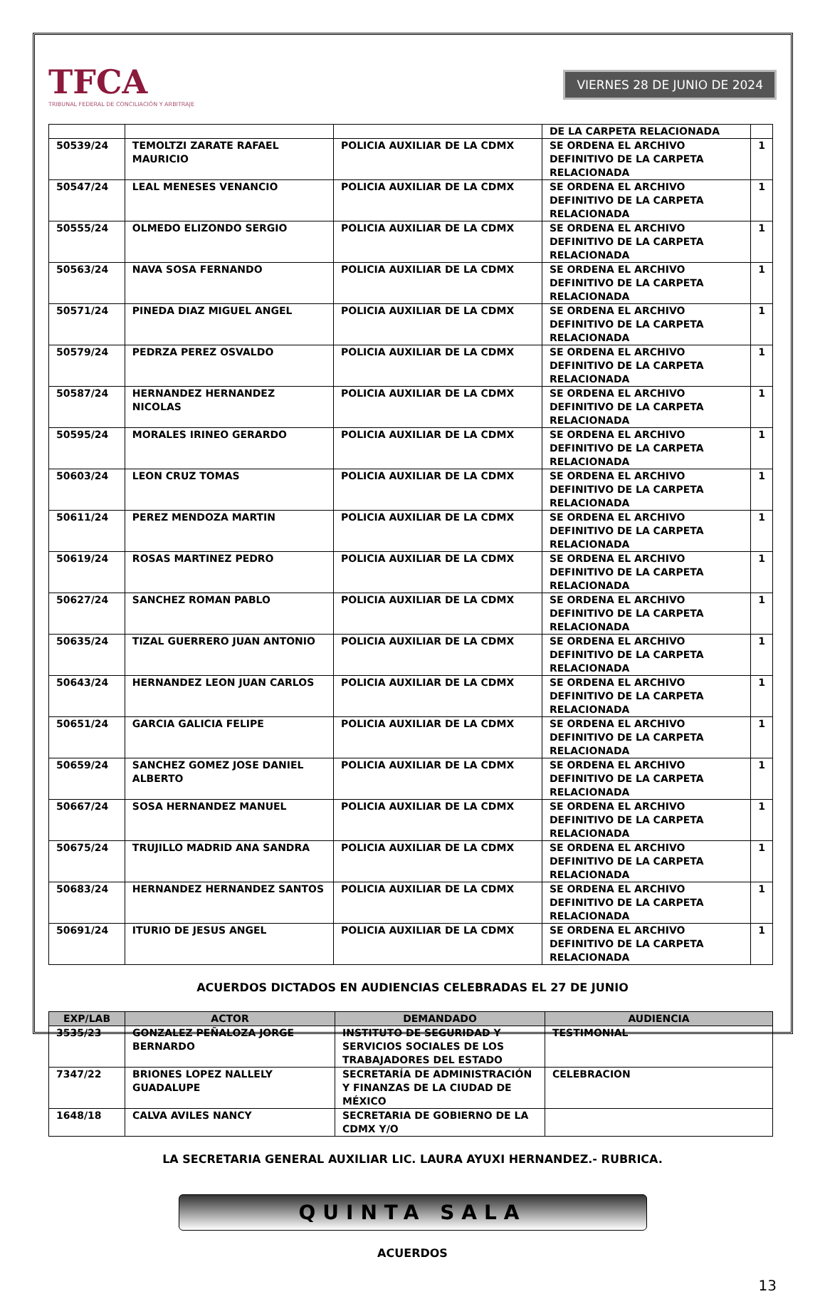TFCA
TRIBUNAL FEDERAL DE CONCILIACIÓN Y ARBITRAJE
VIERNES 28 DE JUNIO DE 2024
| | | | DE LA CARPETA RELACIONADA | |
| 50539/24 | TEMOLTZI ZARATE RAFAEL MAURICIO | POLICIA AUXILIAR DE LA CDMX | SE ORDENA EL ARCHIVO DEFINITIVO DE LA CARPETA RELACIONADA | 1 |
| 50547/24 | LEAL MENESES VENANCIO | POLICIA AUXILIAR DE LA CDMX | SE ORDENA EL ARCHIVO DEFINITIVO DE LA CARPETA RELACIONADA | 1 |
| 50555/24 | OLMEDO ELIZONDO SERGIO | POLICIA AUXILIAR DE LA CDMX | SE ORDENA EL ARCHIVO DEFINITIVO DE LA CARPETA RELACIONADA | 1 |
| 50563/24 | NAVA SOSA FERNANDO | POLICIA AUXILIAR DE LA CDMX | SE ORDENA EL ARCHIVO DEFINITIVO DE LA CARPETA RELACIONADA | 1 |
| 50571/24 | PINEDA DIAZ MIGUEL ANGEL | POLICIA AUXILIAR DE LA CDMX | SE ORDENA EL ARCHIVO DEFINITIVO DE LA CARPETA RELACIONADA | 1 |
| 50579/24 | PEDRZA PEREZ OSVALDO | POLICIA AUXILIAR DE LA CDMX | SE ORDENA EL ARCHIVO DEFINITIVO DE LA CARPETA RELACIONADA | 1 |
| 50587/24 | HERNANDEZ HERNANDEZ NICOLAS | POLICIA AUXILIAR DE LA CDMX | SE ORDENA EL ARCHIVO DEFINITIVO DE LA CARPETA RELACIONADA | 1 |
| 50595/24 | MORALES IRINEO GERARDO | POLICIA AUXILIAR DE LA CDMX | SE ORDENA EL ARCHIVO DEFINITIVO DE LA CARPETA RELACIONADA | 1 |
| 50603/24 | LEON CRUZ TOMAS | POLICIA AUXILIAR DE LA CDMX | SE ORDENA EL ARCHIVO DEFINITIVO DE LA CARPETA RELACIONADA | 1 |
| 50611/24 | PEREZ MENDOZA MARTIN | POLICIA AUXILIAR DE LA CDMX | SE ORDENA EL ARCHIVO DEFINITIVO DE LA CARPETA RELACIONADA | 1 |
| 50619/24 | ROSAS MARTINEZ PEDRO | POLICIA AUXILIAR DE LA CDMX | SE ORDENA EL ARCHIVO DEFINITIVO DE LA CARPETA RELACIONADA | 1 |
| 50627/24 | SANCHEZ ROMAN PABLO | POLICIA AUXILIAR DE LA CDMX | SE ORDENA EL ARCHIVO DEFINITIVO DE LA CARPETA RELACIONADA | 1 |
| 50635/24 | TIZAL GUERRERO JUAN ANTONIO | POLICIA AUXILIAR DE LA CDMX | SE ORDENA EL ARCHIVO DEFINITIVO DE LA CARPETA RELACIONADA | 1 |
| 50643/24 | HERNANDEZ LEON JUAN CARLOS | POLICIA AUXILIAR DE LA CDMX | SE ORDENA EL ARCHIVO DEFINITIVO DE LA CARPETA RELACIONADA | 1 |
| 50651/24 | GARCIA GALICIA FELIPE | POLICIA AUXILIAR DE LA CDMX | SE ORDENA EL ARCHIVO DEFINITIVO DE LA CARPETA RELACIONADA | 1 |
| 50659/24 | SANCHEZ GOMEZ JOSE DANIEL ALBERTO | POLICIA AUXILIAR DE LA CDMX | SE ORDENA EL ARCHIVO DEFINITIVO DE LA CARPETA RELACIONADA | 1 |
| 50667/24 | SOSA HERNANDEZ MANUEL | POLICIA AUXILIAR DE LA CDMX | SE ORDENA EL ARCHIVO DEFINITIVO DE LA CARPETA RELACIONADA | 1 |
| 50675/24 | TRUJILLO MADRID ANA SANDRA | POLICIA AUXILIAR DE LA CDMX | SE ORDENA EL ARCHIVO DEFINITIVO DE LA CARPETA RELACIONADA | 1 |
| 50683/24 | HERNANDEZ HERNANDEZ SANTOS | POLICIA AUXILIAR DE LA CDMX | SE ORDENA EL ARCHIVO DEFINITIVO DE LA CARPETA RELACIONADA | 1 |
| 50691/24 | ITURIO DE JESUS ANGEL | POLICIA AUXILIAR DE LA CDMX | SE ORDENA EL ARCHIVO DEFINITIVO DE LA CARPETA RELACIONADA | 1 |
ACUERDOS DICTADOS EN AUDIENCIAS CELEBRADAS EL 27 DE JUNIO
| EXP/LAB | ACTOR | DEMANDADO | AUDIENCIA |
| --- | --- | --- | --- |
| 3535/23 | GONZALEZ PEÑALOZA JORGE BERNARDO | INSTITUTO DE SEGURIDAD Y SERVICIOS SOCIALES DE LOS TRABAJADORES DEL ESTADO | TESTIMONIAL |
| 7347/22 | BRIONES LOPEZ NALLELY GUADALUPE | SECRETARÍA DE ADMINISTRACIÓN Y FINANZAS DE LA CIUDAD DE MÉXICO | CELEBRACION |
| 1648/18 | CALVA AVILES NANCY | SECRETARIA DE GOBIERNO DE LA CDMX Y/O | |
LA SECRETARIA GENERAL AUXILIAR LIC. LAURA AYUXI HERNANDEZ.- RUBRICA.
QUINTA SALA
ACUERDOS
13